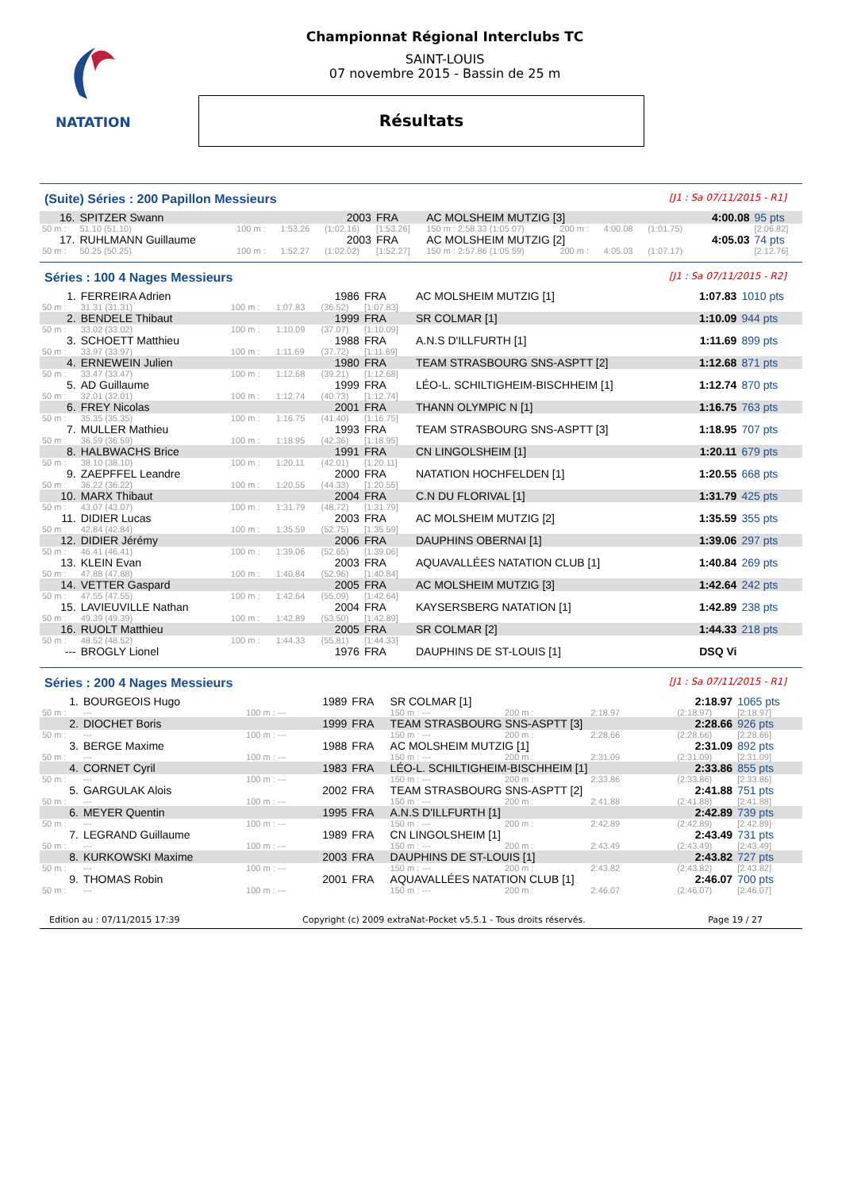NATATION
Championnat Régional Interclubs TC
SAINT-LOUIS
07 novembre 2015 - Bassin de 25 m
Résultats
(Suite) Séries : 200 Papillon Messieurs [J1 : Sa 07/11/2015 - R1]
| 16. | SPITZER Swann | | | 2003 | FRA | AC MOLSHEIM MUTZIG [3] | | | | 4:00.08 | 95 pts |
| 50 m : | 51.10 (51.10) | 100 m : | 1:53.26 | (1:02.16) | [1:53.26] | 150 m : 2:58.33 (1:05.07) | 200 m : | 4:00.08 | (1:01.75) | | [2:06.82] |
| 17. | RUHLMANN Guillaume | | | 2003 | FRA | AC MOLSHEIM MUTZIG [2] | | | | 4:05.03 | 74 pts |
| 50 m : | 50.25 (50.25) | 100 m : | 1:52.27 | (1:02.02) | [1:52.27] | 150 m : 2:57.86 (1:05.59) | 200 m : | 4:05.03 | (1:07.17) | | [2:12.76] |
Séries : 100 4 Nages Messieurs [J1 : Sa 07/11/2015 - R2]
| 1. | FERREIRA Adrien | | | 1986 | FRA | AC MOLSHEIM MUTZIG [1] | 1:07.83 | 1010 pts |
| 50 m : | 31.31 (31.31) | 100 m : | 1:07.83 | (36.52) | [1:07.83] | | | |
| 2. | BENDELE Thibaut | | | 1999 | FRA | SR COLMAR [1] | 1:10.09 | 944 pts |
| 50 m : | 33.02 (33.02) | 100 m : | 1:10.09 | (37.07) | [1:10.09] | | | |
| 3. | SCHOETT Matthieu | | | 1988 | FRA | A.N.S D'ILLFURTH [1] | 1:11.69 | 899 pts |
| 50 m : | 33.97 (33.97) | 100 m : | 1:11.69 | (37.72) | [1:11.69] | | | |
| 4. | ERNEWEIN Julien | | | 1980 | FRA | TEAM STRASBOURG SNS-ASPTT [2] | 1:12.68 | 871 pts |
| 50 m : | 33.47 (33.47) | 100 m : | 1:12.68 | (39.21) | [1:12.68] | | | |
| 5. | AD Guillaume | | | 1999 | FRA | LÉO-L. SCHILTIGHEIM-BISCHHEIM [1] | 1:12.74 | 870 pts |
| 50 m : | 32.01 (32.01) | 100 m : | 1:12.74 | (40.73) | [1:12.74] | | | |
| 6. | FREY Nicolas | | | 2001 | FRA | THANN OLYMPIC N [1] | 1:16.75 | 763 pts |
| 50 m : | 35.35 (35.35) | 100 m : | 1:16.75 | (41.40) | [1:16.75] | | | |
| 7. | MULLER Mathieu | | | 1993 | FRA | TEAM STRASBOURG SNS-ASPTT [3] | 1:18.95 | 707 pts |
| 50 m : | 36.59 (36.59) | 100 m : | 1:18.95 | (42.36) | [1:18.95] | | | |
| 8. | HALBWACHS Brice | | | 1991 | FRA | CN LINGOLSHEIM [1] | 1:20.11 | 679 pts |
| 50 m : | 38.10 (38.10) | 100 m : | 1:20.11 | (42.01) | [1:20.11] | | | |
| 9. | ZAEPFFEL Leandre | | | 2000 | FRA | NATATION HOCHFELDEN [1] | 1:20.55 | 668 pts |
| 50 m : | 36.22 (36.22) | 100 m : | 1:20.55 | (44.33) | [1:20.55] | | | |
| 10. | MARX Thibaut | | | 2004 | FRA | C.N DU FLORIVAL [1] | 1:31.79 | 425 pts |
| 50 m : | 43.07 (43.07) | 100 m : | 1:31.79 | (48.72) | [1:31.79] | | | |
| 11. | DIDIER Lucas | | | 2003 | FRA | AC MOLSHEIM MUTZIG [2] | 1:35.59 | 355 pts |
| 50 m : | 42.84 (42.84) | 100 m : | 1:35.59 | (52.75) | [1:35.59] | | | |
| 12. | DIDIER Jérémy | | | 2006 | FRA | DAUPHINS OBERNAI [1] | 1:39.06 | 297 pts |
| 50 m : | 46.41 (46.41) | 100 m : | 1:39.06 | (52.65) | [1:39.06] | | | |
| 13. | KLEIN Evan | | | 2003 | FRA | AQUAVALLÉES NATATION CLUB [1] | 1:40.84 | 269 pts |
| 50 m : | 47.88 (47.88) | 100 m : | 1:40.84 | (52.96) | [1:40.84] | | | |
| 14. | VETTER Gaspard | | | 2005 | FRA | AC MOLSHEIM MUTZIG [3] | 1:42.64 | 242 pts |
| 50 m : | 47.55 (47.55) | 100 m : | 1:42.64 | (55.09) | [1:42.64] | | | |
| 15. | LAVIEUVILLE Nathan | | | 2004 | FRA | KAYSERSBERG NATATION [1] | 1:42.89 | 238 pts |
| 50 m : | 49.39 (49.39) | 100 m : | 1:42.89 | (53.50) | [1:42.89] | | | |
| 16. | RUOLT Matthieu | | | 2005 | FRA | SR COLMAR [2] | 1:44.33 | 218 pts |
| 50 m : | 48.52 (48.52) | 100 m : | 1:44.33 | (55.81) | [1:44.33] | | | |
| --- | BROGLY Lionel | | | 1976 | FRA | DAUPHINS DE ST-LOUIS [1] | DSQ Vi | |
Séries : 200 4 Nages Messieurs [J1 : Sa 07/11/2015 - R1]
| 1. | BOURGEOIS Hugo | | 1989 | FRA | SR COLMAR [1] | | | 2:18.97 | 1065 pts |
| 50 m : | --- | 100 m : --- | | | 150 m : --- | 200 m : | 2:18.97 | (2:18.97) | [2:18.97] |
| 2. | DIOCHET Boris | | 1999 | FRA | TEAM STRASBOURG SNS-ASPTT [3] | | | 2:28.66 | 926 pts |
| 50 m : | --- | 100 m : --- | | | 150 m : --- | 200 m : | 2:28.66 | (2:28.66) | [2:28.66] |
| 3. | BERGE Maxime | | 1988 | FRA | AC MOLSHEIM MUTZIG [1] | | | 2:31.09 | 892 pts |
| 50 m : | --- | 100 m : --- | | | 150 m : --- | 200 m : | 2:31.09 | (2:31.09) | [2:31.09] |
| 4. | CORNET Cyril | | 1983 | FRA | LÉO-L. SCHILTIGHEIM-BISCHHEIM [1] | | | 2:33.86 | 855 pts |
| 50 m : | --- | 100 m : --- | | | 150 m : --- | 200 m : | 2:33.86 | (2:33.86) | [2:33.86] |
| 5. | GARGULAK Alois | | 2002 | FRA | TEAM STRASBOURG SNS-ASPTT [2] | | | 2:41.88 | 751 pts |
| 50 m : | --- | 100 m : --- | | | 150 m : --- | 200 m : | 2:41.88 | (2:41.88) | [2:41.88] |
| 6. | MEYER Quentin | | 1995 | FRA | A.N.S D'ILLFURTH [1] | | | 2:42.89 | 739 pts |
| 50 m : | --- | 100 m : --- | | | 150 m : --- | 200 m : | 2:42.89 | (2:42.89) | [2:42.89] |
| 7. | LEGRAND Guillaume | | 1989 | FRA | CN LINGOLSHEIM [1] | | | 2:43.49 | 731 pts |
| 50 m : | --- | 100 m : --- | | | 150 m : --- | 200 m : | 2:43.49 | (2:43.49) | [2:43.49] |
| 8. | KURKOWSKI Maxime | | 2003 | FRA | DAUPHINS DE ST-LOUIS [1] | | | 2:43.82 | 727 pts |
| 50 m : | --- | 100 m : --- | | | 150 m : --- | 200 m : | 2:43.82 | (2:43.82) | [2:43.82] |
| 9. | THOMAS Robin | | 2001 | FRA | AQUAVALLÉES NATATION CLUB [1] | | | 2:46.07 | 700 pts |
| 50 m : | --- | 100 m : --- | | | 150 m : --- | 200 m : | 2:46.07 | (2:46.07) | [2:46.07] |
Edition au : 07/11/2015 17:39 Copyright (c) 2009 extraNat-Pocket v5.5.1 - Tous droits réservés. Page 19 / 27